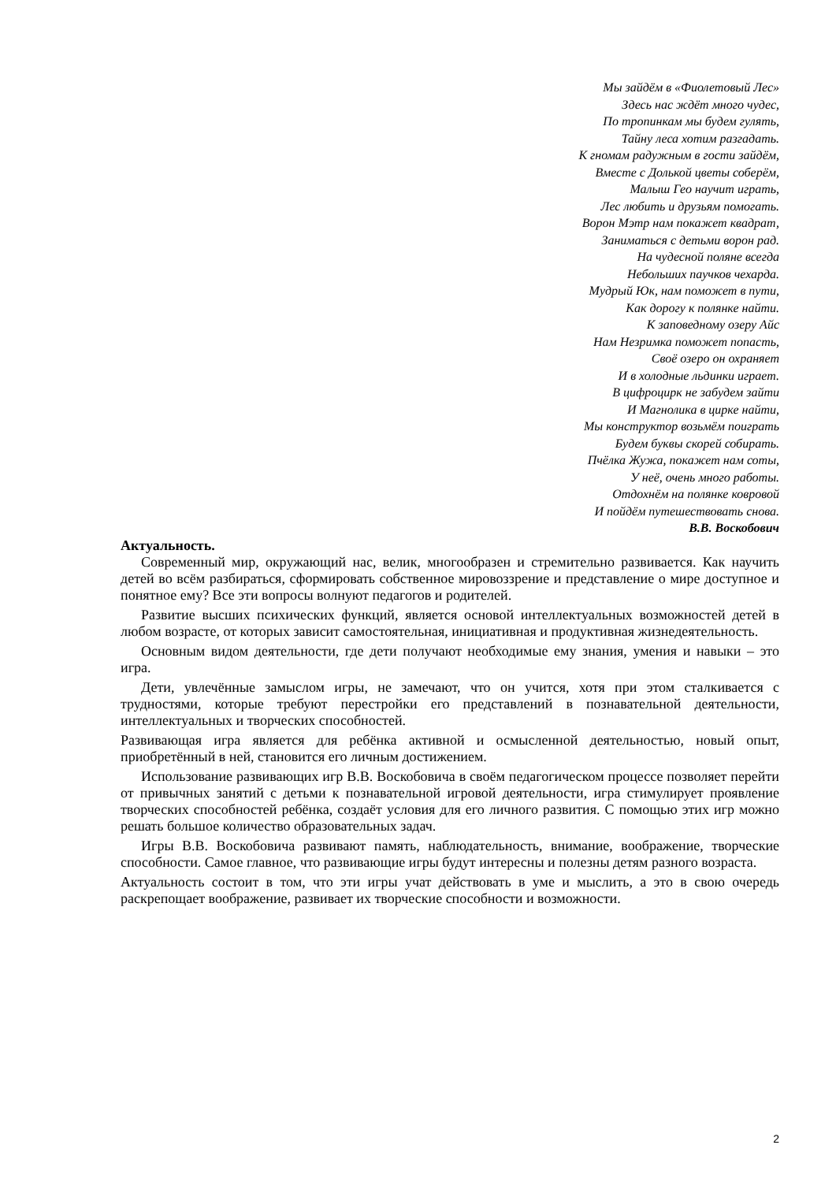Мы зайдём в «Фиолетовый Лес»
Здесь нас ждёт много чудес,
По тропинкам мы будем гулять,
Тайну леса хотим разгадать.
К гномам радужным в гости зайдём,
Вместе с Долькой цветы соберём,
Малыш Гео научит играть,
Лес любить и друзьям помогать.
Ворон Мэтр нам покажет квадрат,
Заниматься с детьми ворон рад.
На чудесной поляне всегда
Небольших паучков чехарда.
Мудрый Юк, нам поможет в пути,
Как дорогу к полянке найти.
К заповедному озеру Айс
Нам Незримка поможет попасть,
Своё озеро он охраняет
И в холодные льдинки играет.
В цифроцирк не забудем зайти
И Магнолика в цирке найти,
Мы конструктор возьмём поиграть
Будем буквы скорей собирать.
Пчёлка Жужа, покажет нам соты,
У неё, очень много работы.
Отдохнём на полянке ковровой
И пойдём путешествовать снова.
В.В. Воскобович
Актуальность.
Современный мир, окружающий нас, велик, многообразен и стремительно развивается. Как научить детей во всём разбираться, сформировать собственное мировоззрение и представление о мире доступное и понятное ему? Все эти вопросы волнуют педагогов и родителей.
Развитие высших психических функций, является основой интеллектуальных возможностей детей в любом возрасте, от которых зависит самостоятельная, инициативная и продуктивная жизнедеятельность.
Основным видом деятельности, где дети получают необходимые ему знания, умения и навыки – это игра.
Дети, увлечённые замыслом игры, не замечают, что он учится, хотя при этом сталкивается с трудностями, которые требуют перестройки его представлений в познавательной деятельности, интеллектуальных и творческих способностей.
Развивающая игра является для ребёнка активной и осмысленной деятельностью, новый опыт, приобретённый в ней, становится его личным достижением.
Использование развивающих игр В.В. Воскобовича в своём педагогическом процессе позволяет перейти от привычных занятий с детьми к познавательной игровой деятельности, игра стимулирует проявление творческих способностей ребёнка, создаёт условия для его личного развития. С помощью этих игр можно решать большое количество образовательных задач.
Игры В.В. Воскобовича развивают память, наблюдательность, внимание, воображение, творческие способности. Самое главное, что развивающие игры будут интересны и полезны детям разного возраста.
Актуальность состоит в том, что эти игры учат действовать в уме и мыслить, а это в свою очередь раскрепощает воображение, развивает их творческие способности и возможности.
2